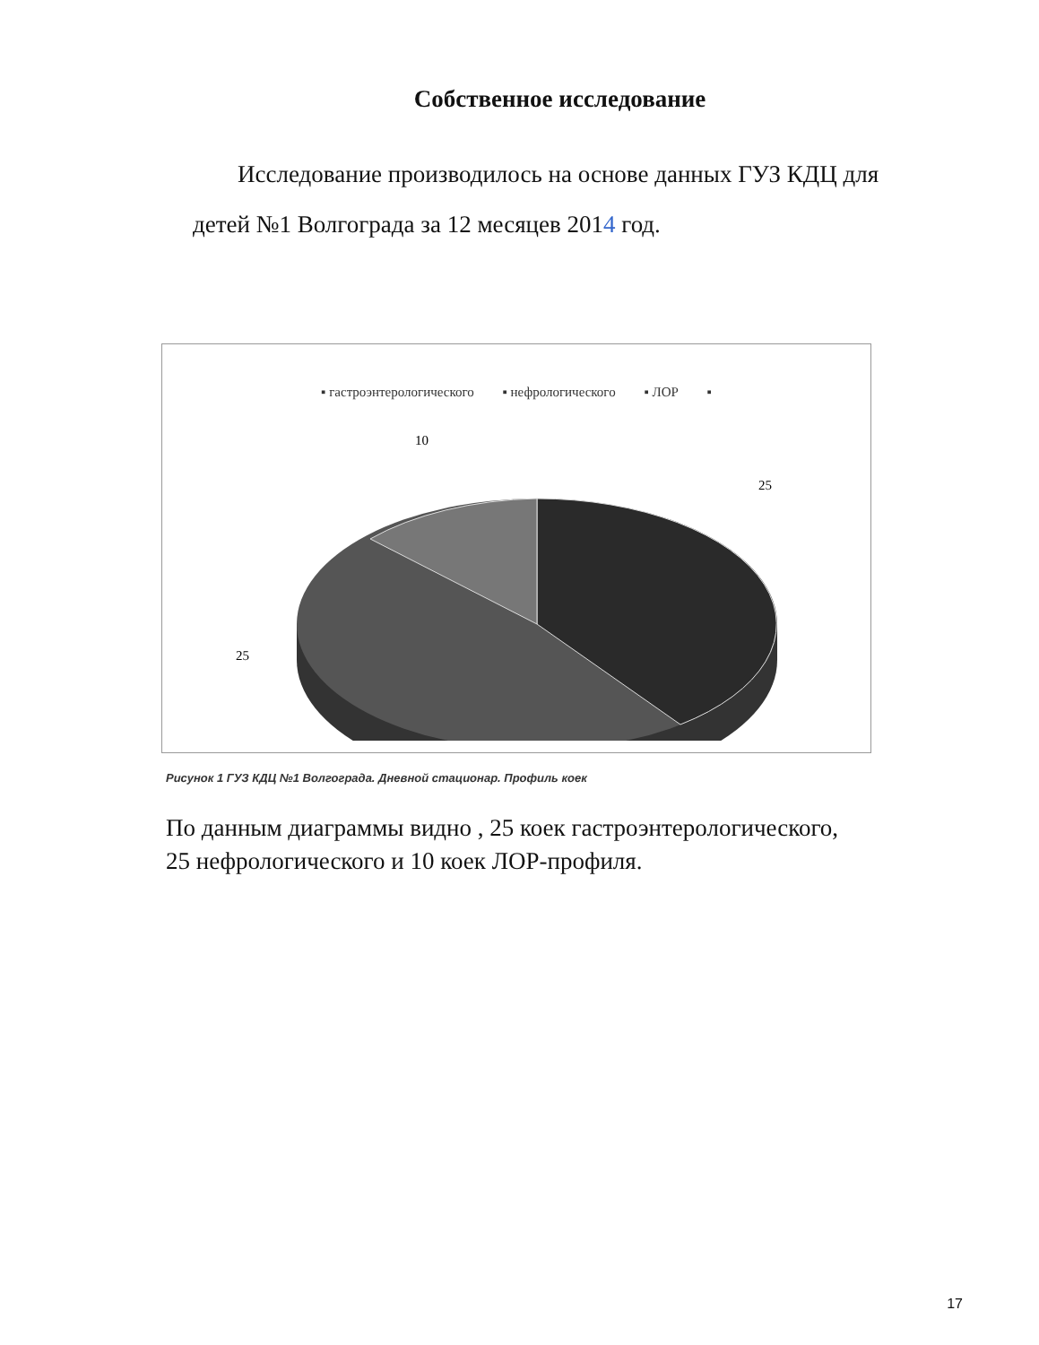Собственное исследование
Исследование производилось на основе данных ГУЗ КДЦ для детей №1 Волгограда за 12 месяцев 2014 год.
▪ гастроэнтерологического ▪ нефрологического ▪ ЛОР ▪
10
25
25
Рисунок 1 ГУЗ КДЦ №1 Волгограда. Дневной стационар. Профиль коек
По данным диаграммы видно , 25 коек гастроэнтерологического, 25 нефрологического и 10 коек ЛОР-профиля.
17